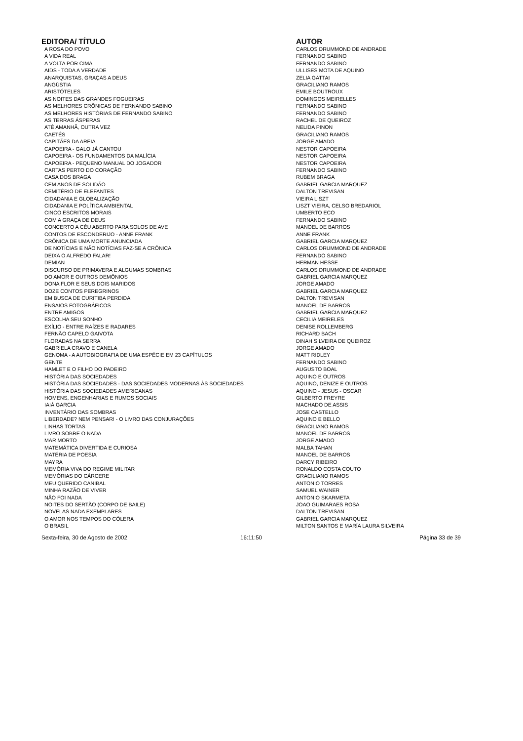| EDITORA/ TÍTULO | AUTOR |
| --- | --- |
| A ROSA DO POVO | CARLOS DRUMMOND DE ANDRADE |
| A VIDA REAL | FERNANDO SABINO |
| A VOLTA POR CIMA | FERNANDO SABINO |
| AIDS - TODA A VERDADE | ULLISES MOTA DE AQUINO |
| ANARQUISTAS, GRAÇAS A DEUS | ZELIA GATTAI |
| ANGÚSTIA | GRACILIANO RAMOS |
| ARISTÓTELES | EMILE BOUTROUX |
| AS NOITES DAS GRANDES FOGUEIRAS | DOMINGOS MEIRELLES |
| AS MELHORES CRÔNICAS DE FERNANDO SABINO | FERNANDO SABINO |
| AS MELHORES HISTÓRIAS DE FERNANDO SABINO | FERNANDO SABINO |
| AS TERRAS ÁSPERAS | RACHEL DE QUEIROZ |
| ATÉ AMANHÃ, OUTRA VEZ | NELIDA PINON |
| CAETÉS | GRACILIANO RAMOS |
| CAPITÃES DA AREIA | JORGE AMADO |
| CAPOEIRA - GALO JÁ CANTOU | NESTOR CAPOEIRA |
| CAPOEIRA - OS FUNDAMENTOS DA MALÍCIA | NESTOR CAPOEIRA |
| CAPOEIRA - PEQUENO MANUAL DO JOGADOR | NESTOR CAPOEIRA |
| CARTAS PERTO DO CORAÇÃO | FERNANDO SABINO |
| CASA DOS BRAGA | RUBEM BRAGA |
| CEM ANOS DE SOLIDÃO | GABRIEL GARCIA MARQUEZ |
| CEMITÉRIO DE ELEFANTES | DALTON TREVISAN |
| CIDADANIA E GLOBALIZAÇÃO | VIEIRA LISZT |
| CIDADANIA E POLÍTICA AMBIENTAL | LISZT VIEIRA, CELSO BREDARIOL |
| CINCO ESCRITOS MORAIS | UMBERTO ECO |
| COM A GRAÇA DE DEUS | FERNANDO SABINO |
| CONCERTO A CÉU ABERTO PARA SOLOS DE AVE | MANOEL DE BARROS |
| CONTOS DE ESCONDERIJO - ANNE FRANK | ANNE FRANK |
| CRÔNICA DE UMA MORTE ANUNCIADA | GABRIEL GARCIA MARQUEZ |
| DE NOTÍCIAS E NÃO NOTÍCIAS FAZ-SE A CRÔNICA | CARLOS DRUMMOND DE ANDRADE |
| DEIXA O ALFREDO FALAR! | FERNANDO SABINO |
| DEMIAN | HERMAN HESSE |
| DISCURSO DE PRIMAVERA E ALGUMAS SOMBRAS | CARLOS DRUMMOND DE ANDRADE |
| DO AMOR E OUTROS DEMÔNIOS | GABRIEL GARCIA MARQUEZ |
| DONA FLOR E SEUS DOIS MARIDOS | JORGE AMADO |
| DOZE CONTOS PEREGRINOS | GABRIEL GARCIA MARQUEZ |
| EM BUSCA DE CURITIBA PERDIDA | DALTON TREVISAN |
| ENSAIOS FOTOGRÁFICOS | MANOEL DE BARROS |
| ENTRE AMIGOS | GABRIEL GARCIA MARQUEZ |
| ESCOLHA SEU SONHO | CECILIA MEIRELES |
| EXÍLIO - ENTRE RAÍZES E RADARES | DENISE ROLLEMBERG |
| FERNÃO CAPELO GAIVOTA | RICHARD BACH |
| FLORADAS NA SERRA | DINAH SILVEIRA DE QUEIROZ |
| GABRIELA CRAVO E CANELA | JORGE AMADO |
| GENOMA - A AUTOBIOGRAFIA DE UMA ESPÉCIE EM 23 CAPÍTULOS | MATT RIDLEY |
| GENTE | FERNANDO SABINO |
| HAMLET E O FILHO DO PADEIRO | AUGUSTO BOAL |
| HISTÓRIA DAS SOCIEDADES | AQUINO E OUTROS |
| HISTÓRIA DAS SOCIEDADES - DAS SOCIEDADES MODERNAS ÀS SOCIEDADES | AQUINO, DENIZE E OUTROS |
| HISTÓRIA DAS SOCIEDADES AMERICANAS | AQUINO - JESUS - OSCAR |
| HOMENS, ENGENHARIAS E RUMOS SOCIAIS | GILBERTO FREYRE |
| IAIÁ GARCIA | MACHADO DE ASSIS |
| INVENTÁRIO DAS SOMBRAS | JOSE CASTELLO |
| LIBERDADE? NEM PENSAR! - O LIVRO DAS CONJURAÇÕES | AQUINO E BELLO |
| LINHAS TORTAS | GRACILIANO RAMOS |
| LIVRO SOBRE O NADA | MANOEL DE BARROS |
| MAR MORTO | JORGE AMADO |
| MATEMÁTICA DIVERTIDA E CURIOSA | MALBA TAHAN |
| MATÉRIA DE POESIA | MANOEL DE BARROS |
| MAYRA | DARCY RIBEIRO |
| MEMÓRIA VIVA DO REGIME MILITAR | RONALDO COSTA COUTO |
| MEMÓRIAS DO CÁRCERE | GRACILIANO RAMOS |
| MEU QUERIDO CANIBAL | ANTONIO TORRES |
| MINHA RAZÃO DE VIVER | SAMUEL WAINER |
| NÃO FOI NADA | ANTONIO SKARMETA |
| NOITES DO SERTÃO (CORPO DE BAILE) | JOAO GUIMARAES ROSA |
| NOVELAS NADA EXEMPLARES | DALTON TREVISAN |
| O AMOR NOS TEMPOS DO CÓLERA | GABRIEL GARCIA MARQUEZ |
| O BRASIL | MILTON SANTOS E MARÍA LAURA SILVEIRA |
Sexta-feira, 30 de Agosto de 2002
16:11:50 Página 33 de 39